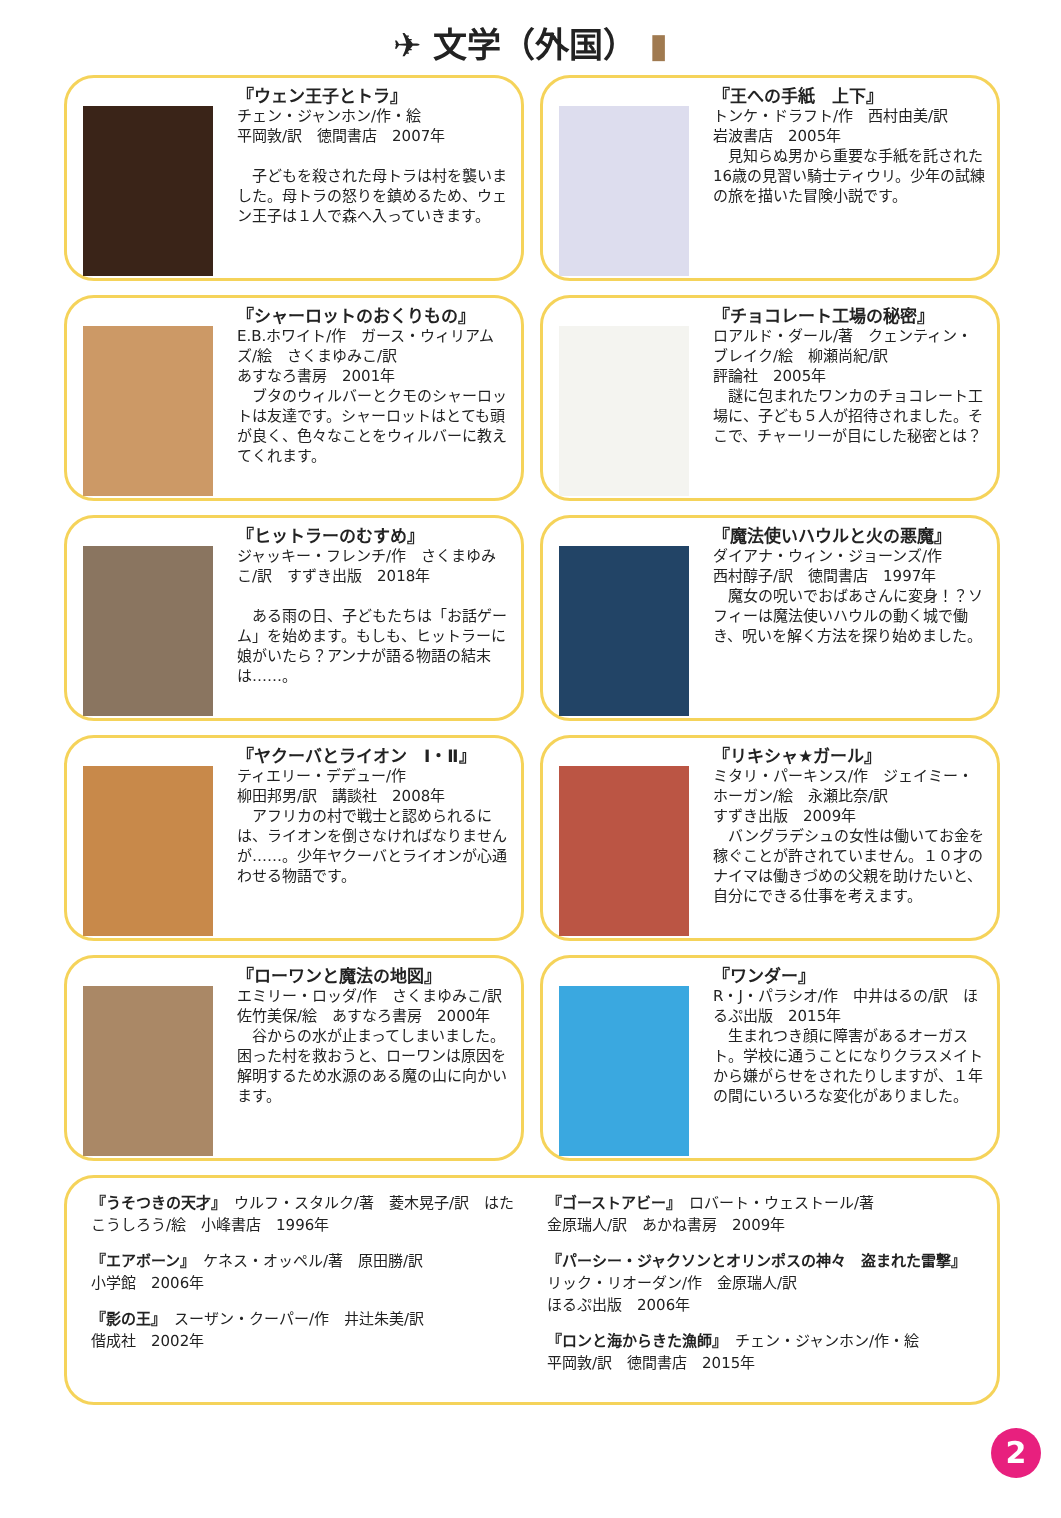✈ 文学（外国） ▮
『ウェン王子とトラ』
チェン・ジャンホン/作・絵
平岡敦/訳　徳間書店　2007年
　子どもを殺された母トラは村を襲いました。母トラの怒りを鎮めるため、ウェン王子は１人で森へ入っていきます。
『王への手紙　上下』
トンケ・ドラフト/作　西村由美/訳
岩波書店　2005年
　見知らぬ男から重要な手紙を託された16歳の見習い騎士ティウリ。少年の試練の旅を描いた冒険小説です。
『シャーロットのおくりもの』
E.B.ホワイト/作　ガース・ウィリアムズ/絵　さくまゆみこ/訳
あすなろ書房　2001年
　ブタのウィルバーとクモのシャーロットは友達です。シャーロットはとても頭が良く、色々なことをウィルバーに教えてくれます。
『チョコレート工場の秘密』
ロアルド・ダール/著　クェンティン・ブレイク/絵　柳瀬尚紀/訳
評論社　2005年
　謎に包まれたワンカのチョコレート工場に、子ども５人が招待されました。そこで、チャーリーが目にした秘密とは？
『ヒットラーのむすめ』
ジャッキー・フレンチ/作　さくまゆみこ/訳　すずき出版　2018年
　ある雨の日、子どもたちは「お話ゲーム」を始めます。もしも、ヒットラーに娘がいたら？アンナが語る物語の結末は……。
『魔法使いハウルと火の悪魔』
ダイアナ・ウィン・ジョーンズ/作
西村醇子/訳　徳間書店　1997年
　魔女の呪いでおばあさんに変身！？ソフィーは魔法使いハウルの動く城で働き、呪いを解く方法を探り始めました。
『ヤクーバとライオン　Ⅰ・Ⅱ』
ティエリー・デデュー/作
柳田邦男/訳　講談社　2008年
　アフリカの村で戦士と認められるには、ライオンを倒さなければなりませんが……。少年ヤクーバとライオンが心通わせる物語です。
『リキシャ★ガール』
ミタリ・パーキンス/作　ジェイミー・ホーガン/絵　永瀬比奈/訳
すずき出版　2009年
　バングラデシュの女性は働いてお金を稼ぐことが許されていません。１０才のナイマは働きづめの父親を助けたいと、自分にできる仕事を考えます。
『ローワンと魔法の地図』
エミリー・ロッダ/作　さくまゆみこ/訳　佐竹美保/絵　あすなろ書房　2000年
　谷からの水が止まってしまいました。困った村を救おうと、ローワンは原因を解明するため水源のある魔の山に向かいます。
『ワンダー』
R・J・パラシオ/作　中井はるの/訳　ほるぷ出版　2015年
　生まれつき顔に障害があるオーガスト。学校に通うことになりクラスメイトから嫌がらせをされたりしますが、１年の間にいろいろな変化がありました。
『うそつきの天才』　ウルフ・スタルク/著　菱木晃子/訳　はたこうしろう/絵　小峰書店　1996年
『エアボーン』　ケネス・オッペル/著　原田勝/訳
小学館　2006年
『影の王』　スーザン・クーパー/作　井辻朱美/訳
偕成社　2002年
『ゴーストアビー』　ロバート・ウェストール/著
金原瑞人/訳　あかね書房　2009年
『パーシー・ジャクソンとオリンポスの神々　盗まれた雷撃』　リック・リオーダン/作　金原瑞人/訳
ほるぷ出版　2006年
『ロンと海からきた漁師』　チェン・ジャンホン/作・絵
平岡敦/訳　徳間書店　2015年
2